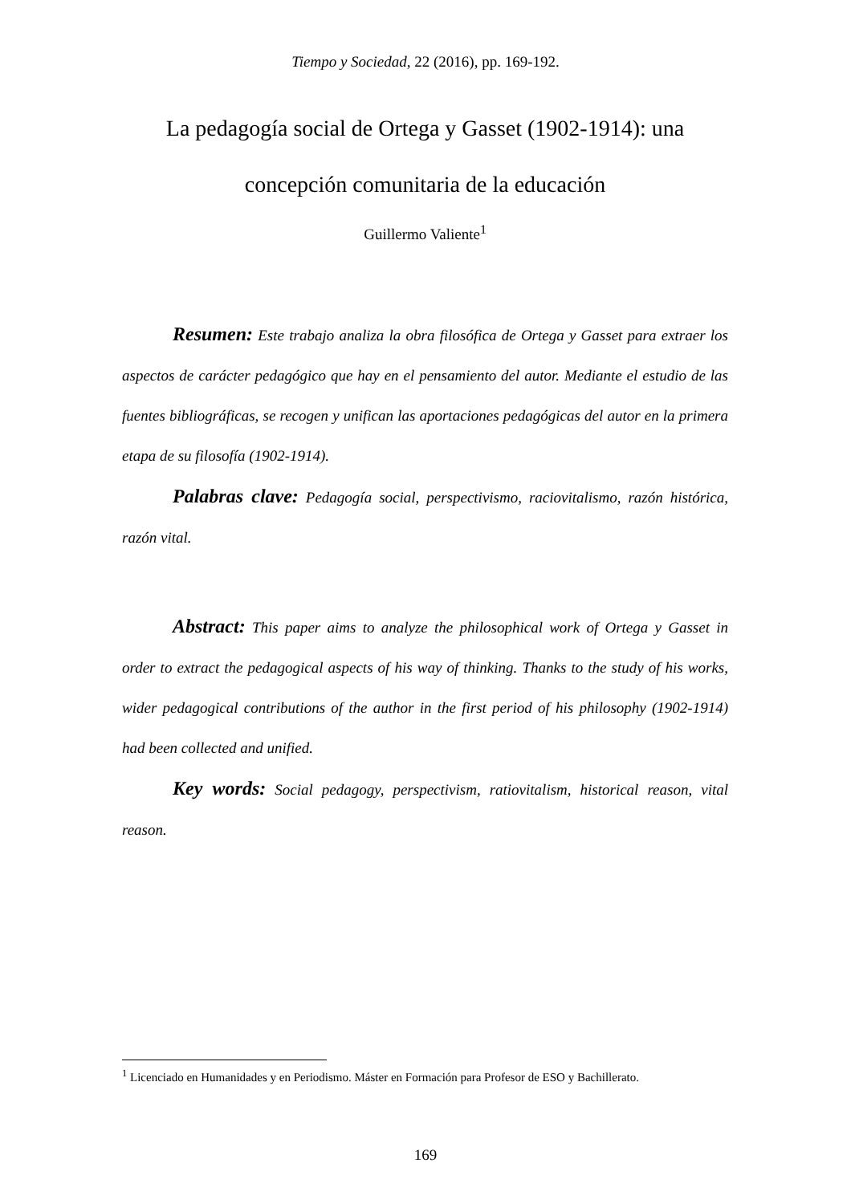Tiempo y Sociedad, 22 (2016), pp. 169-192.
La pedagogía social de Ortega y Gasset (1902-1914): una concepción comunitaria de la educación
Guillermo Valiente<sup>1</sup>
Resumen: Este trabajo analiza la obra filosófica de Ortega y Gasset para extraer los aspectos de carácter pedagógico que hay en el pensamiento del autor. Mediante el estudio de las fuentes bibliográficas, se recogen y unifican las aportaciones pedagógicas del autor en la primera etapa de su filosofía (1902-1914).
Palabras clave: Pedagogía social, perspectivismo, raciovitalismo, razón histórica, razón vital.
Abstract: This paper aims to analyze the philosophical work of Ortega y Gasset in order to extract the pedagogical aspects of his way of thinking. Thanks to the study of his works, wider pedagogical contributions of the author in the first period of his philosophy (1902-1914) had been collected and unified.
Key words: Social pedagogy, perspectivism, ratiovitalism, historical reason, vital reason.
<sup>1</sup> Licenciado en Humanidades y en Periodismo. Máster en Formación para Profesor de ESO y Bachillerato.
169